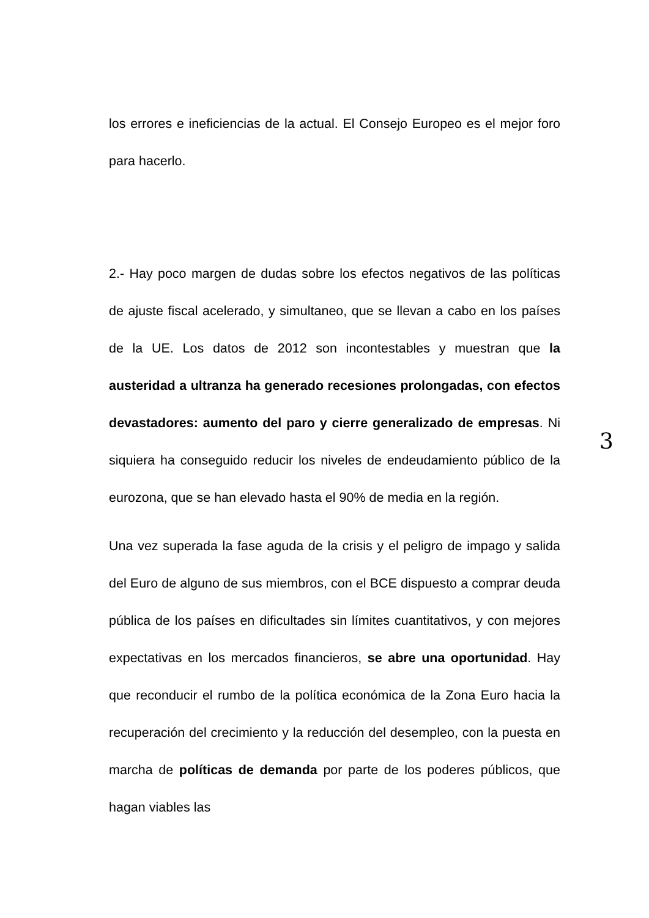los errores e ineficiencias de la actual. El Consejo Europeo es el mejor foro para hacerlo.
2.- Hay poco margen de dudas sobre los efectos negativos de las políticas de ajuste fiscal acelerado, y simultaneo, que se llevan a cabo en los países de la UE. Los datos de 2012 son incontestables y muestran que la austeridad a ultranza ha generado recesiones prolongadas, con efectos devastadores: aumento del paro y cierre generalizado de empresas. Ni siquiera ha conseguido reducir los niveles de endeudamiento público de la eurozona, que se han elevado hasta el 90% de media en la región.
Una vez superada la fase aguda de la crisis y el peligro de impago y salida del Euro de alguno de sus miembros, con el BCE dispuesto a comprar deuda pública de los países en dificultades sin límites cuantitativos, y con mejores expectativas en los mercados financieros, se abre una oportunidad. Hay que reconducir el rumbo de la política económica de la Zona Euro hacia la recuperación del crecimiento y la reducción del desempleo, con la puesta en marcha de políticas de demanda por parte de los poderes públicos, que hagan viables las
3